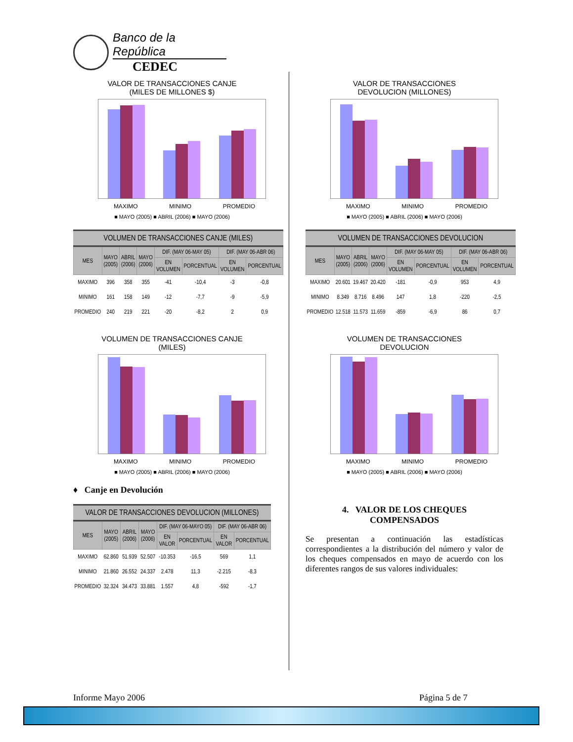Banco de la República CEDEC
VALOR DE TRANSACCIONES CANJE
(MILES DE MILLONES $)
MAXIMO MINIMO PROMEDIO
■ MAYO (2005) ■ ABRIL (2006) ■ MAYO (2006)
VOLUMEN DE TRANSACCIONES CANJE (MILES)
| MES | MAYO (2005) | ABRIL (2006) | MAYO (2006) | DIF. (MAY 06-MAY 05) | | DIF. (MAY 06-ABR 06) | |
| --- | --- | --- | --- | --- | --- | --- | --- |
| | | | | EN VOLUMEN | PORCENTUAL | EN VOLUMEN | PORCENTUAL |
| MAXIMO | 396 | 358 | 355 | -41 | -10,4 | -3 | -0,8 |
| MINIMO | 161 | 158 | 149 | -12 | -7,7 | -9 | -5,9 |
| PROMEDIO | 240 | 219 | 221 | -20 | -8,2 | 2 | 0,9 |
VOLUMEN DE TRANSACCIONES CANJE
(MILES)
MAXIMO MINIMO PROMEDIO
■ MAYO (2005) ■ ABRIL (2006) ■ MAYO (2006)
♦ Canje en Devolución
VALOR DE TRANSACCIONES DEVOLUCION (MILLONES)
| MES | MAYO (2005) | ABRIL (2006) | MAYO (2006) | DIF. (MAY 06-MAYO 05) | | DIF. (MAY 06-ABR 06) | |
| --- | --- | --- | --- | --- | --- | --- | --- |
| | | | | EN VALOR | PORCENTUAL | EN VALOR | PORCENTUAL |
| MAXIMO | 62.860 | 51.939 | 52.507 | -10.353 | -16,5 | 569 | 1,1 |
| MINIMO | 21.860 | 26.552 | 24.337 | 2.478 | 11,3 | -2.215 | -8,3 |
| PROMEDIO | 32.324 | 34.473 | 33.881 | 1.557 | 4,8 | -592 | -1,7 |
VALOR DE TRANSACCIONES
DEVOLUCION (MILLONES)
MAXIMO MINIMO PROMEDIO
■ MAYO (2005) ■ ABRIL (2006) ■ MAYO (2006)
VOLUMEN DE TRANSACCIONES DEVOLUCION
| MES | MAYO (2005) | ABRIL (2006) | MAYO (2006) | DIF. (MAY 06-MAY 05) | | DIF. (MAY 06-ABR 06) | |
| --- | --- | --- | --- | --- | --- | --- | --- |
| | | | | EN VOLUMEN | PORCENTUAL | EN VOLUMEN | PORCENTUAL |
| MAXIMO | 20.601 | 19.467 | 20.420 | -181 | -0,9 | 953 | 4,9 |
| MINIMO | 8.349 | 8.716 | 8.496 | 147 | 1,8 | -220 | -2,5 |
| PROMEDIO | 12.518 | 11.573 | 11.659 | -859 | -6,9 | 86 | 0,7 |
VOLUMEN DE TRANSACCIONES
DEVOLUCION
MAXIMO MINIMO PROMEDIO
■ MAYO (2005) ■ ABRIL (2006) ■ MAYO (2006)
4. VALOR DE LOS CHEQUES
COMPENSADOS
Se presentan a continuación las estadísticas correspondientes a la distribución del número y valor de los cheques compensados en mayo de acuerdo con los diferentes rangos de sus valores individuales:
Informe Mayo 2006 Página 5 de 7